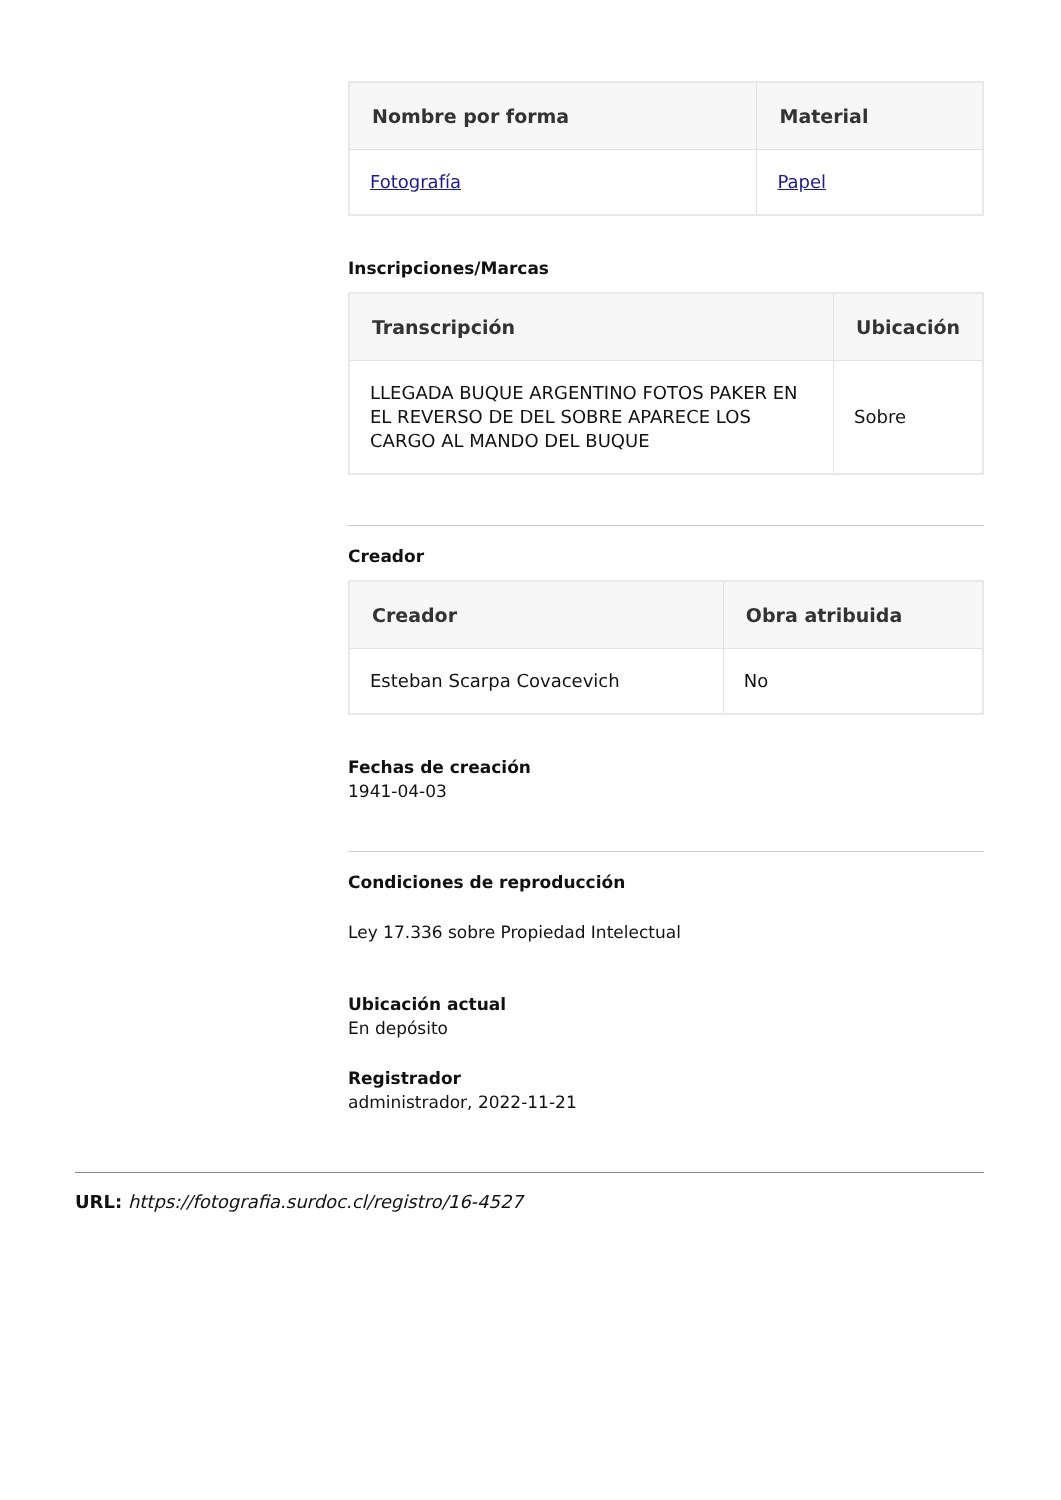| Nombre por forma | Material |
| --- | --- |
| Fotografía | Papel |
Inscripciones/Marcas
| Transcripción | Ubicación |
| --- | --- |
| LLEGADA BUQUE ARGENTINO FOTOS PAKER EN EL REVERSO DE DEL SOBRE APARECE LOS CARGO AL MANDO DEL BUQUE | Sobre |
Creador
| Creador | Obra atribuida |
| --- | --- |
| Esteban Scarpa Covacevich | No |
Fechas de creación
1941-04-03
Condiciones de reproducción
Ley 17.336 sobre Propiedad Intelectual
Ubicación actual
En depósito
Registrador
administrador, 2022-11-21
URL: https://fotografia.surdoc.cl/registro/16-4527